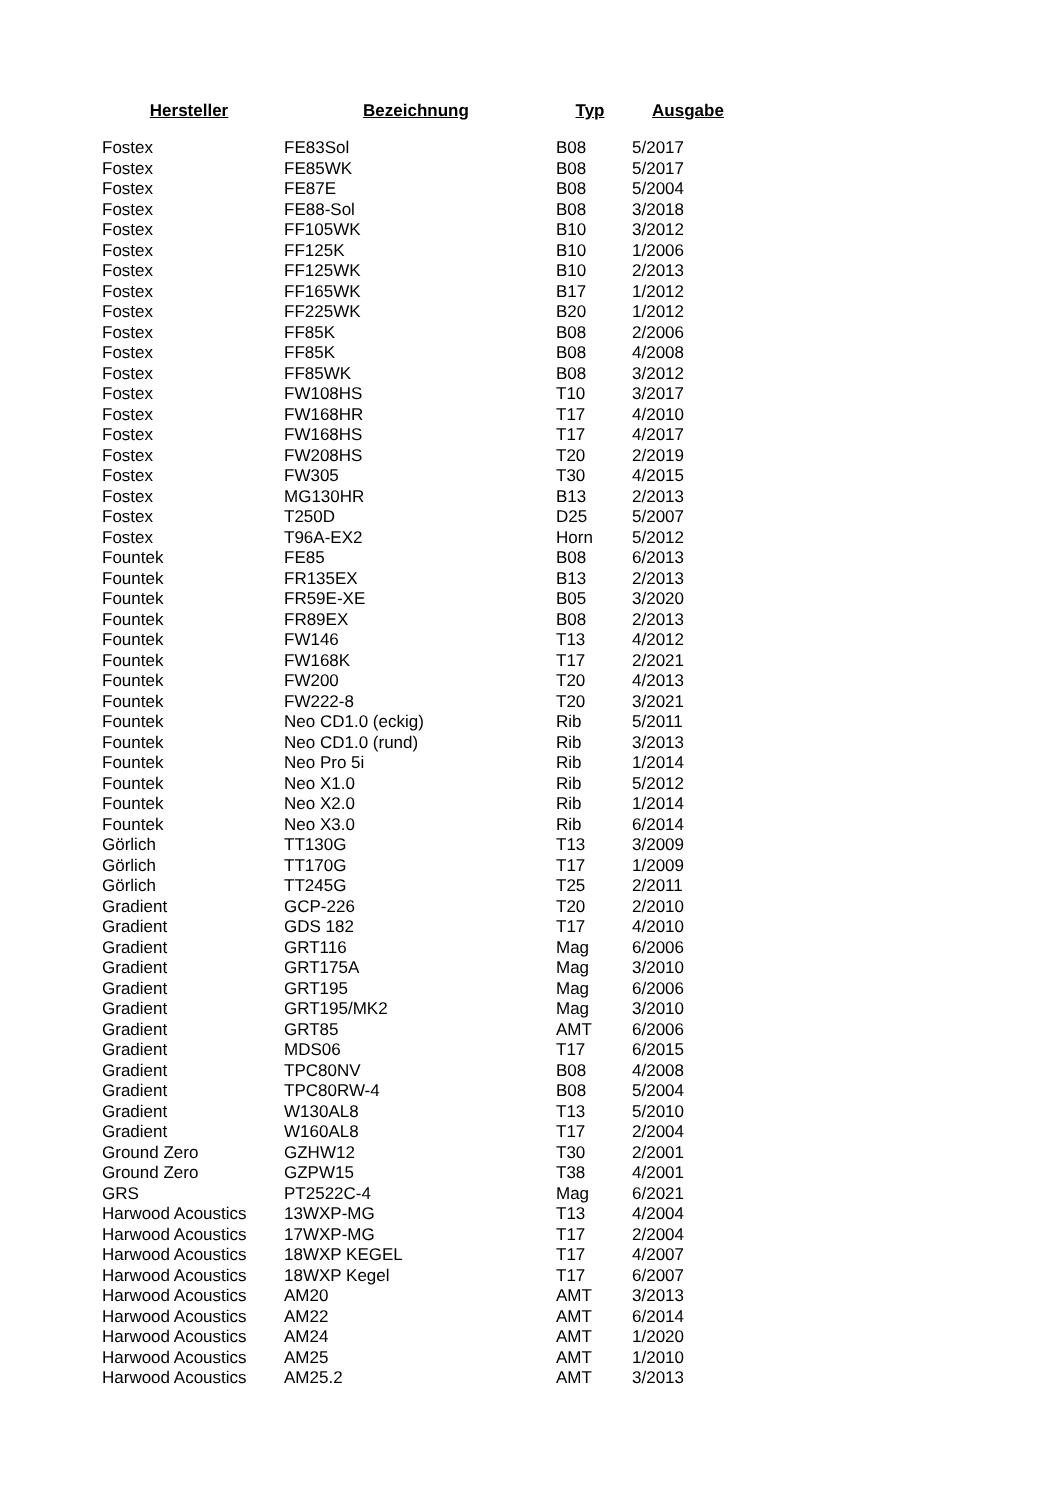| Hersteller | Bezeichnung | Typ | Ausgabe |
| --- | --- | --- | --- |
| Fostex | FE83Sol | B08 | 5/2017 |
| Fostex | FE85WK | B08 | 5/2017 |
| Fostex | FE87E | B08 | 5/2004 |
| Fostex | FE88-Sol | B08 | 3/2018 |
| Fostex | FF105WK | B10 | 3/2012 |
| Fostex | FF125K | B10 | 1/2006 |
| Fostex | FF125WK | B10 | 2/2013 |
| Fostex | FF165WK | B17 | 1/2012 |
| Fostex | FF225WK | B20 | 1/2012 |
| Fostex | FF85K | B08 | 2/2006 |
| Fostex | FF85K | B08 | 4/2008 |
| Fostex | FF85WK | B08 | 3/2012 |
| Fostex | FW108HS | T10 | 3/2017 |
| Fostex | FW168HR | T17 | 4/2010 |
| Fostex | FW168HS | T17 | 4/2017 |
| Fostex | FW208HS | T20 | 2/2019 |
| Fostex | FW305 | T30 | 4/2015 |
| Fostex | MG130HR | B13 | 2/2013 |
| Fostex | T250D | D25 | 5/2007 |
| Fostex | T96A-EX2 | Horn | 5/2012 |
| Fountek | FE85 | B08 | 6/2013 |
| Fountek | FR135EX | B13 | 2/2013 |
| Fountek | FR59E-XE | B05 | 3/2020 |
| Fountek | FR89EX | B08 | 2/2013 |
| Fountek | FW146 | T13 | 4/2012 |
| Fountek | FW168K | T17 | 2/2021 |
| Fountek | FW200 | T20 | 4/2013 |
| Fountek | FW222-8 | T20 | 3/2021 |
| Fountek | Neo CD1.0 (eckig) | Rib | 5/2011 |
| Fountek | Neo CD1.0 (rund) | Rib | 3/2013 |
| Fountek | Neo Pro 5i | Rib | 1/2014 |
| Fountek | Neo X1.0 | Rib | 5/2012 |
| Fountek | Neo X2.0 | Rib | 1/2014 |
| Fountek | Neo X3.0 | Rib | 6/2014 |
| Görlich | TT130G | T13 | 3/2009 |
| Görlich | TT170G | T17 | 1/2009 |
| Görlich | TT245G | T25 | 2/2011 |
| Gradient | GCP-226 | T20 | 2/2010 |
| Gradient | GDS 182 | T17 | 4/2010 |
| Gradient | GRT116 | Mag | 6/2006 |
| Gradient | GRT175A | Mag | 3/2010 |
| Gradient | GRT195 | Mag | 6/2006 |
| Gradient | GRT195/MK2 | Mag | 3/2010 |
| Gradient | GRT85 | AMT | 6/2006 |
| Gradient | MDS06 | T17 | 6/2015 |
| Gradient | TPC80NV | B08 | 4/2008 |
| Gradient | TPC80RW-4 | B08 | 5/2004 |
| Gradient | W130AL8 | T13 | 5/2010 |
| Gradient | W160AL8 | T17 | 2/2004 |
| Ground Zero | GZHW12 | T30 | 2/2001 |
| Ground Zero | GZPW15 | T38 | 4/2001 |
| GRS | PT2522C-4 | Mag | 6/2021 |
| Harwood Acoustics | 13WXP-MG | T13 | 4/2004 |
| Harwood Acoustics | 17WXP-MG | T17 | 2/2004 |
| Harwood Acoustics | 18WXP KEGEL | T17 | 4/2007 |
| Harwood Acoustics | 18WXP Kegel | T17 | 6/2007 |
| Harwood Acoustics | AM20 | AMT | 3/2013 |
| Harwood Acoustics | AM22 | AMT | 6/2014 |
| Harwood Acoustics | AM24 | AMT | 1/2020 |
| Harwood Acoustics | AM25 | AMT | 1/2010 |
| Harwood Acoustics | AM25.2 | AMT | 3/2013 |